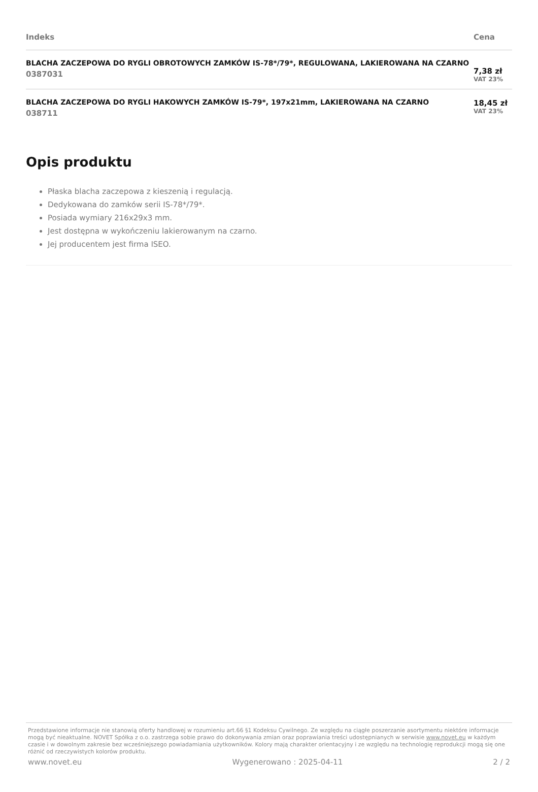| Indeks | Cena |
| --- | --- |
| BLACHA ZACZEPOWA DO RYGLI OBROTOWYCH ZAMKÓW IS-78*/79*, REGULOWANA, LAKIEROWANA NA CZARNO 0387031 | 7,38 zł VAT 23% |
| BLACHA ZACZEPOWA DO RYGLI HAKOWYCH ZAMKÓW IS-79*, 197x21mm, LAKIEROWANA NA CZARNO 038711 | 18,45 zł VAT 23% |
Opis produktu
Płaska blacha zaczepowa z kieszenią i regulacją.
Dedykowana do zamków serii IS-78*/79*.
Posiada wymiary 216x29x3 mm.
Jest dostępna w wykończeniu lakierowanym na czarno.
Jej producentem jest firma ISEO.
Przedstawione informacje nie stanowią oferty handlowej w rozumieniu art.66 §1 Kodeksu Cywilnego. Ze względu na ciągłe poszerzanie asortymentu niektóre informacje mogą być nieaktualne. NOVET Spółka z o.o. zastrzega sobie prawo do dokonywania zmian oraz poprawiania treści udostępnianych w serwisie www.novet.eu w każdym czasie i w dowolnym zakresie bez wcześniejszego powiadamiania użytkowników. Kolory mają charakter orientacyjny i ze względu na technologię reprodukcji mogą się one różnić od rzeczywistych kolorów produktu.
www.novet.eu Wygenerowano : 2025-04-11 2 / 2